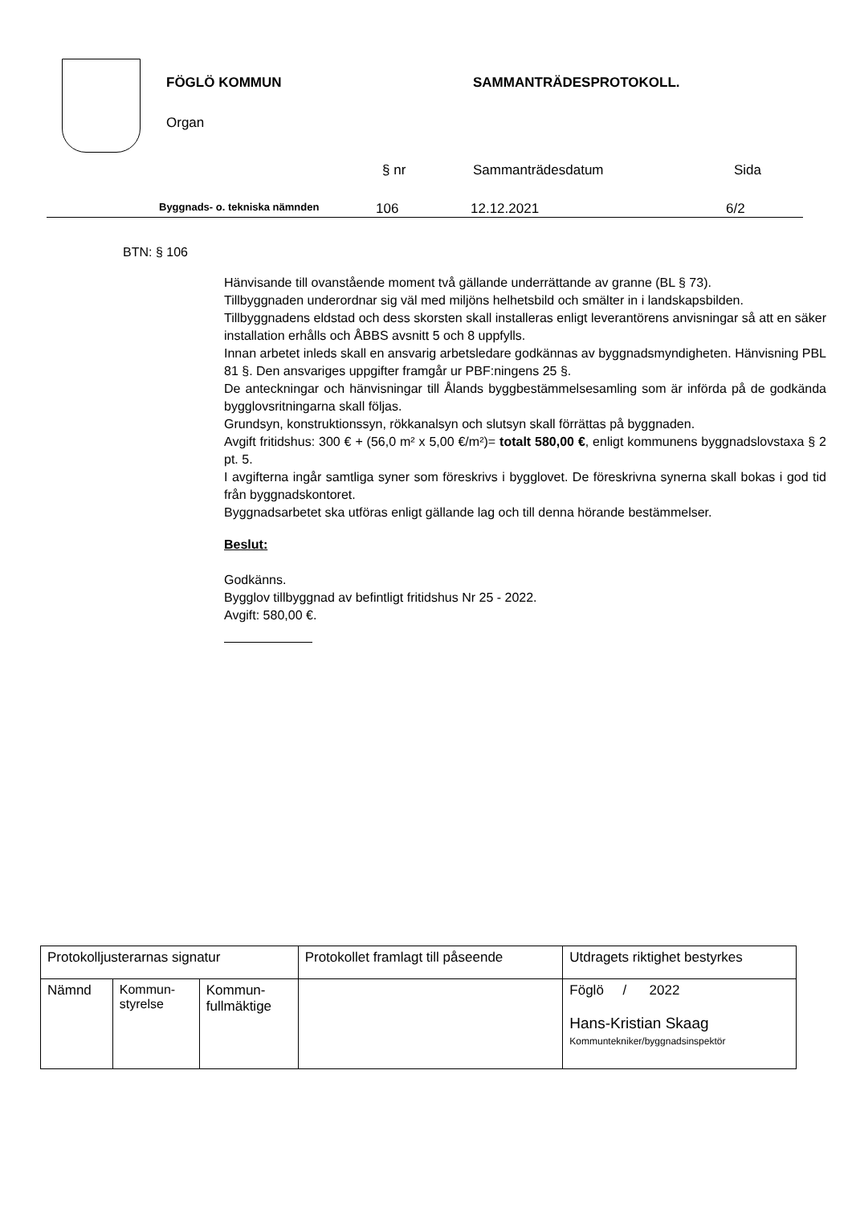FÖGLÖ KOMMUN SAMMANTRÄDESPROTOKOLL.
Organ
§ nr Sammanträdesdatum Sida
Byggnads- o. tekniska nämnden 106 12.12.2021 6/2
BTN: § 106
Hänvisande till ovanstående moment två gällande underrättande av granne (BL § 73).
Tillbyggnaden underordnar sig väl med miljöns helhetsbild och smälter in i landskapsbilden.
Tillbyggnadens eldstad och dess skorsten skall installeras enligt leverantörens anvisningar så att en säker installation erhålls och ÅBBS avsnitt 5 och 8 uppfylls.
Innan arbetet inleds skall en ansvarig arbetsledare godkännas av byggnadsmyndigheten. Hänvisning PBL 81 §. Den ansvariges uppgifter framgår ur PBF:ningens 25 §.
De anteckningar och hänvisningar till Ålands byggbestämmelsesamling som är införda på de godkända bygglovsritningarna skall följas.
Grundsyn, konstruktionssyn, rökkanalsyn och slutsyn skall förrättas på byggnaden.
Avgift fritidshus: 300 € + (56,0 m² x 5,00 €/m²)= totalt 580,00 €, enligt kommunens byggnadslovstaxa § 2 pt. 5.
I avgifterna ingår samtliga syner som föreskrivs i bygglovet. De föreskrivna synerna skall bokas i god tid från byggnadskontoret.
Byggnadsarbetet ska utföras enligt gällande lag och till denna hörande bestämmelser.
Beslut:
Godkänns.
Bygglov tillbyggnad av befintligt fritidshus Nr 25 - 2022.
Avgift: 580,00 €.
| Protokolljusterarnas signatur | | | Protokollet framlagt till påseende | Utdragets riktighet bestyrkes |
| Nämnd | Kommun- styrelse | Kommun- fullmäktige | | Föglö / 2022 Hans-Kristian Skaag Kommuntekniker/byggnadsinspektör |